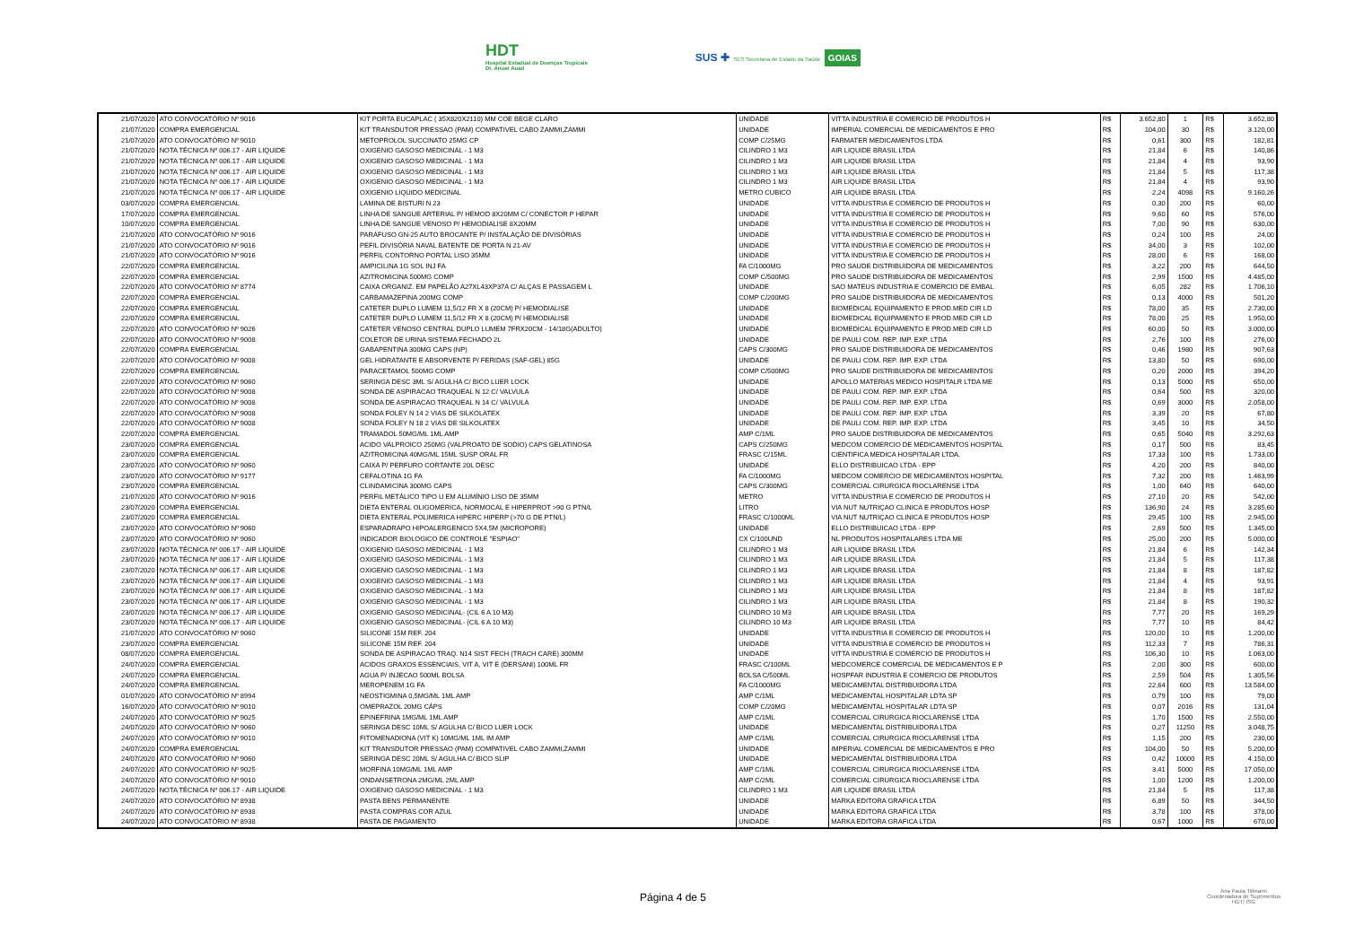HDT
Hospital Estadual de Doenças Tropicais
Dr. Anuar Auad
SUS ✚ SES Secretaria de Estado da Saúde GOIAS
| 21/07/2020 | ATO CONVOCATÓRIO Nº 9016 | KIT PORTA EUCAPLAC ( 35X820X2110) MM COE BEGE CLARO | UNIDADE | VITTA INDUSTRIA E COMERCIO DE PRODUTOS H | R$ | 3.652,80 | 1 | R$ | 3.652,80 |
| 21/07/2020 | COMPRA EMERGENCIAL | KIT TRANSDUTOR PRESSAO (PAM) COMPATIVEL CABO ZAMMI,ZAMMI | UNIDADE | IMPERIAL COMERCIAL DE MEDICAMENTOS E PRO | R$ | 104,00 | 30 | R$ | 3.120,00 |
| 21/07/2020 | ATO CONVOCATÓRIO Nº 9010 | METOPROLOL SUCCINATO 25MG CP | COMP C/25MG | FARMATER MEDICAMENTOS LTDA | R$ | 0,61 | 300 | R$ | 182,81 |
| 21/07/2020 | NOTA TÉCNICA Nº 006.17 - AIR LIQUIDE | OXIGENIO GASOSO MEDICINAL - 1 M3 | CILINDRO 1 M3 | AIR LIQUIDE BRASIL LTDA | R$ | 21,84 | 6 | R$ | 140,86 |
| 21/07/2020 | NOTA TÉCNICA Nº 006.17 - AIR LIQUIDE | OXIGENIO GASOSO MEDICINAL - 1 M3 | CILINDRO 1 M3 | AIR LIQUIDE BRASIL LTDA | R$ | 21,84 | 4 | R$ | 93,90 |
| 21/07/2020 | NOTA TÉCNICA Nº 006.17 - AIR LIQUIDE | OXIGENIO GASOSO MEDICINAL - 1 M3 | CILINDRO 1 M3 | AIR LIQUIDE BRASIL LTDA | R$ | 21,84 | 5 | R$ | 117,38 |
| 21/07/2020 | NOTA TÉCNICA Nº 006.17 - AIR LIQUIDE | OXIGENIO GASOSO MEDICINAL - 1 M3 | CILINDRO 1 M3 | AIR LIQUIDE BRASIL LTDA | R$ | 21,84 | 4 | R$ | 93,90 |
| 21/07/2020 | NOTA TÉCNICA Nº 006.17 - AIR LIQUIDE | OXIGENIO LIQUIDO MEDICINAL | METRO CUBICO | AIR LIQUIDE BRASIL LTDA | R$ | 2,24 | 4098 | R$ | 9.160,26 |
| 03/07/2020 | COMPRA EMERGENCIAL | LAMINA DE BISTURI N 23 | UNIDADE | VITTA INDUSTRIA E COMERCIO DE PRODUTOS H | R$ | 0,30 | 200 | R$ | 60,00 |
| 17/07/2020 | COMPRA EMERGENCIAL | LINHA DE SANGUE ARTERIAL P/ HEMOD 8X20MM C/ CONECTOR P HEPAR | UNIDADE | VITTA INDUSTRIA E COMERCIO DE PRODUTOS H | R$ | 9,60 | 60 | R$ | 576,00 |
| 10/07/2020 | COMPRA EMERGENCIAL | LINHA DE SANGUE VENOSO P/ HEMODIALISE 8X20MM | UNIDADE | VITTA INDUSTRIA E COMERCIO DE PRODUTOS H | R$ | 7,00 | 90 | R$ | 630,00 |
| 21/07/2020 | ATO CONVOCATÓRIO Nº 9016 | PARAFUSO GN-25 AUTO BROCANTE P/ INSTALAÇÃO DE DIVISÓRIAS | UNIDADE | VITTA INDUSTRIA E COMERCIO DE PRODUTOS H | R$ | 0,24 | 100 | R$ | 24,00 |
| 21/07/2020 | ATO CONVOCATÓRIO Nº 9016 | PEFIL DIVISÓRIA NAVAL BATENTE DE PORTA N 21-AV | UNIDADE | VITTA INDUSTRIA E COMERCIO DE PRODUTOS H | R$ | 34,00 | 3 | R$ | 102,00 |
| 21/07/2020 | ATO CONVOCATÓRIO Nº 9016 | PERFIL CONTORNO PORTAL LISO 35MM | UNIDADE | VITTA INDUSTRIA E COMERCIO DE PRODUTOS H | R$ | 28,00 | 6 | R$ | 168,00 |
| 22/07/2020 | COMPRA EMERGENCIAL | AMPICILINA 1G SOL INJ FA | FA C/1000MG | PRO SAUDE DISTRIBUIDORA DE MEDICAMENTOS | R$ | 3,22 | 200 | R$ | 644,50 |
| 22/07/2020 | COMPRA EMERGENCIAL | AZITROMICINA 500MG COMP | COMP C/500MG | PRO SAUDE DISTRIBUIDORA DE MEDICAMENTOS | R$ | 2,99 | 1500 | R$ | 4.485,00 |
| 22/07/2020 | ATO CONVOCATÓRIO Nº 8774 | CAIXA ORGANIZ. EM PAPELÃO A27XL43XP37A C/ ALÇAS E PASSAGEM L | UNIDADE | SAO MATEUS INDUSTRIA E COMERCIO DE EMBAL | R$ | 6,05 | 282 | R$ | 1.706,10 |
| 22/07/2020 | COMPRA EMERGENCIAL | CARBAMAZEPINA 200MG COMP | COMP C/200MG | PRO SAUDE DISTRIBUIDORA DE MEDICAMENTOS | R$ | 0,13 | 4000 | R$ | 501,20 |
| 22/07/2020 | COMPRA EMERGENCIAL | CATETER DUPLO LUMEM 11,5/12 FR X 8 (20CM) P/ HEMODIALISE | UNIDADE | BIOMEDICAL EQUIPAMENTO E PROD.MED CIR LD | R$ | 78,00 | 35 | R$ | 2.730,00 |
| 22/07/2020 | COMPRA EMERGENCIAL | CATETER DUPLO LUMEM 11,5/12 FR X 8 (20CM) P/ HEMODIALISE | UNIDADE | BIOMEDICAL EQUIPAMENTO E PROD.MED CIR LD | R$ | 78,00 | 25 | R$ | 1.950,00 |
| 22/07/2020 | ATO CONVOCATÓRIO Nº 9026 | CATETER VENOSO CENTRAL DUPLO LUMEM 7FRX20CM - 14/18G(ADULTO) | UNIDADE | BIOMEDICAL EQUIPAMENTO E PROD.MED CIR LD | R$ | 60,00 | 50 | R$ | 3.000,00 |
| 22/07/2020 | ATO CONVOCATÓRIO Nº 9008 | COLETOR DE URINA SISTEMA FECHADO 2L | UNIDADE | DE PAULI COM. REP. IMP. EXP. LTDA | R$ | 2,76 | 100 | R$ | 276,00 |
| 22/07/2020 | COMPRA EMERGENCIAL | GABAPENTINA 300MG CAPS (NP) | CAPS C/300MG | PRO SAUDE DISTRIBUIDORA DE MEDICAMENTOS | R$ | 0,46 | 1980 | R$ | 907,63 |
| 22/07/2020 | ATO CONVOCATÓRIO Nº 9008 | GEL HIDRATANTE E ABSORVENTE P/ FERIDAS (SAF-GEL) 85G | UNIDADE | DE PAULI COM. REP. IMP. EXP. LTDA | R$ | 13,80 | 50 | R$ | 690,00 |
| 22/07/2020 | COMPRA EMERGENCIAL | PARACETAMOL 500MG COMP | COMP C/500MG | PRO SAUDE DISTRIBUIDORA DE MEDICAMENTOS | R$ | 0,20 | 2000 | R$ | 394,20 |
| 22/07/2020 | ATO CONVOCATÓRIO Nº 9060 | SERINGA DESC 3ML S/ AGULHA C/ BICO LUER LOCK | UNIDADE | APOLLO MATERIAS MEDICO HOSPITALR LTDA ME | R$ | 0,13 | 5000 | R$ | 650,00 |
| 22/07/2020 | ATO CONVOCATÓRIO Nº 9008 | SONDA DE ASPIRACAO TRAQUEAL N 12 C/ VALVULA | UNIDADE | DE PAULI COM. REP. IMP. EXP. LTDA | R$ | 0,64 | 500 | R$ | 320,00 |
| 22/07/2020 | ATO CONVOCATÓRIO Nº 9008 | SONDA DE ASPIRACAO TRAQUEAL N 14 C/ VALVULA | UNIDADE | DE PAULI COM. REP. IMP. EXP. LTDA | R$ | 0,69 | 3000 | R$ | 2.058,00 |
| 22/07/2020 | ATO CONVOCATÓRIO Nº 9008 | SONDA FOLEY N 14 2 VIAS DE SILKOLATEX | UNIDADE | DE PAULI COM. REP. IMP. EXP. LTDA | R$ | 3,39 | 20 | R$ | 67,80 |
| 22/07/2020 | ATO CONVOCATÓRIO Nº 9008 | SONDA FOLEY N 18 2 VIAS DE SILKOLATEX | UNIDADE | DE PAULI COM. REP. IMP. EXP. LTDA | R$ | 3,45 | 10 | R$ | 34,50 |
| 22/07/2020 | COMPRA EMERGENCIAL | TRAMADOL 50MG/ML 1ML AMP | AMP C/1ML | PRO SAUDE DISTRIBUIDORA DE MEDICAMENTOS | R$ | 0,65 | 5040 | R$ | 3.292,63 |
| 23/07/2020 | COMPRA EMERGENCIAL | ACIDO VALPROICO 250MG (VALPROATO DE SODIO) CAPS GELATINOSA | CAPS C/250MG | MEDCOM COMERCIO DE MEDICAMENTOS HOSPITAL | R$ | 0,17 | 500 | R$ | 83,45 |
| 23/07/2020 | COMPRA EMERGENCIAL | AZITROMICINA 40MG/ML 15ML SUSP ORAL FR | FRASC C/15ML | CIENTIFICA MEDICA HOSPITALAR LTDA. | R$ | 17,33 | 100 | R$ | 1.733,00 |
| 23/07/2020 | ATO CONVOCATÓRIO Nº 9060 | CAIXA P/ PERFURO CORTANTE 20L DESC | UNIDADE | ELLO DISTRIBUICAO LTDA - EPP | R$ | 4,20 | 200 | R$ | 840,00 |
| 23/07/2020 | ATO CONVOCATÓRIO Nº 9177 | CEFALOTINA 1G FA | FA C/1000MG | MEDCOM COMERCIO DE MEDICAMENTOS HOSPITAL | R$ | 7,32 | 200 | R$ | 1.463,99 |
| 23/07/2020 | COMPRA EMERGENCIAL | CLINDAMICINA 300MG CAPS | CAPS C/300MG | COMERCIAL CIRURGICA RIOCLARENSE LTDA | R$ | 1,00 | 640 | R$ | 640,00 |
| 21/07/2020 | ATO CONVOCATÓRIO Nº 9016 | PERFIL METÁLICO TIPO U EM ALUMÍNIO LISO DE 35MM | METRO | VITTA INDUSTRIA E COMERCIO DE PRODUTOS H | R$ | 27,10 | 20 | R$ | 542,00 |
| 23/07/2020 | COMPRA EMERGENCIAL | DIETA ENTERAL OLIGOMERICA, NORMOCAL E HIPERPROT >90 G PTN/L | LITRO | VIA NUT NUTRIÇAO CLINICA E PRODUTOS HOSP | R$ | 136,90 | 24 | R$ | 3.285,60 |
| 23/07/2020 | COMPRA EMERGENCIAL | DIETA ENTERAL POLIMERICA HIPERC HIPERP (>70 G DE PTN/L) | FRASC C/1000ML | VIA NUT NUTRIÇAO CLINICA E PRODUTOS HOSP | R$ | 29,45 | 100 | R$ | 2.945,00 |
| 23/07/2020 | ATO CONVOCATÓRIO Nº 9060 | ESPARADRAPO HIPOALERGENICO 5X4,5M (MICROPORE) | UNIDADE | ELLO DISTRIBUICAO LTDA - EPP | R$ | 2,69 | 500 | R$ | 1.345,00 |
| 23/07/2020 | ATO CONVOCATÓRIO Nº 9060 | INDICADOR BIOLOGICO DE CONTROLE "ESPIAO" | CX C/100UND | NL PRODUTOS HOSPITALARES LTDA ME | R$ | 25,00 | 200 | R$ | 5.000,00 |
| 23/07/2020 | NOTA TÉCNICA Nº 006.17 - AIR LIQUIDE | OXIGENIO GASOSO MEDICINAL - 1 M3 | CILINDRO 1 M3 | AIR LIQUIDE BRASIL LTDA | R$ | 21,84 | 6 | R$ | 142,34 |
| 23/07/2020 | NOTA TÉCNICA Nº 006.17 - AIR LIQUIDE | OXIGENIO GASOSO MEDICINAL - 1 M3 | CILINDRO 1 M3 | AIR LIQUIDE BRASIL LTDA | R$ | 21,84 | 5 | R$ | 117,38 |
| 23/07/2020 | NOTA TÉCNICA Nº 006.17 - AIR LIQUIDE | OXIGENIO GASOSO MEDICINAL - 1 M3 | CILINDRO 1 M3 | AIR LIQUIDE BRASIL LTDA | R$ | 21,84 | 8 | R$ | 187,82 |
| 23/07/2020 | NOTA TÉCNICA Nº 006.17 - AIR LIQUIDE | OXIGENIO GASOSO MEDICINAL - 1 M3 | CILINDRO 1 M3 | AIR LIQUIDE BRASIL LTDA | R$ | 21,84 | 4 | R$ | 93,91 |
| 23/07/2020 | NOTA TÉCNICA Nº 006.17 - AIR LIQUIDE | OXIGENIO GASOSO MEDICINAL - 1 M3 | CILINDRO 1 M3 | AIR LIQUIDE BRASIL LTDA | R$ | 21,84 | 8 | R$ | 187,82 |
| 23/07/2020 | NOTA TÉCNICA Nº 006.17 - AIR LIQUIDE | OXIGENIO GASOSO MEDICINAL - 1 M3 | CILINDRO 1 M3 | AIR LIQUIDE BRASIL LTDA | R$ | 21,84 | 8 | R$ | 190,32 |
| 23/07/2020 | NOTA TÉCNICA Nº 006.17 - AIR LIQUIDE | OXIGENIO GASOSO MEDICINAL- (CIL 6 A 10 M3) | CILINDRO 10 M3 | AIR LIQUIDE BRASIL LTDA | R$ | 7,77 | 20 | R$ | 169,29 |
| 23/07/2020 | NOTA TÉCNICA Nº 006.17 - AIR LIQUIDE | OXIGENIO GASOSO MEDICINAL- (CIL 6 A 10 M3) | CILINDRO 10 M3 | AIR LIQUIDE BRASIL LTDA | R$ | 7,77 | 10 | R$ | 84,42 |
| 21/07/2020 | ATO CONVOCATÓRIO Nº 9060 | SILICONE 15M REF. 204 | UNIDADE | VITTA INDUSTRIA E COMERCIO DE PRODUTOS H | R$ | 120,00 | 10 | R$ | 1.200,00 |
| 23/07/2020 | COMPRA EMERGENCIAL | SILICONE 15M REF. 204 | UNIDADE | VITTA INDUSTRIA E COMERCIO DE PRODUTOS H | R$ | 112,33 | 7 | R$ | 786,31 |
| 08/07/2020 | COMPRA EMERGENCIAL | SONDA DE ASPIRACAO TRAQ. N14 SIST FECH (TRACH CARE) 300MM | UNIDADE | VITTA INDUSTRIA E COMERCIO DE PRODUTOS H | R$ | 106,30 | 10 | R$ | 1.063,00 |
| 24/07/2020 | COMPRA EMERGENCIAL | ACIDOS GRAXOS ESSENCIAIS, VIT A, VIT E (DERSANI) 100ML FR | FRASC C/100ML | MEDCOMERCE COMERCIAL DE MEDICAMENTOS E P | R$ | 2,00 | 300 | R$ | 600,00 |
| 24/07/2020 | COMPRA EMERGENCIAL | AGUA P/ INJECAO 500ML BOLSA | BOLSA C/500ML | HOSPFAR INDUSTRIA E COMERCIO DE PRODUTOS | R$ | 2,59 | 504 | R$ | 1.305,56 |
| 24/07/2020 | COMPRA EMERGENCIAL | MEROPENEM 1G FA | FA C/1000MG | MEDICAMENTAL DISTRIBUIDORA LTDA | R$ | 22,64 | 600 | R$ | 13.584,00 |
| 01/07/2020 | ATO CONVOCATÓRIO Nº 8994 | NEOSTIGMINA 0,5MG/ML 1ML AMP | AMP C/1ML | MEDICAMENTAL HOSPITALAR LDTA SP | R$ | 0,79 | 100 | R$ | 79,00 |
| 16/07/2020 | ATO CONVOCATÓRIO Nº 9010 | OMEPRAZOL 20MG CÁPS | COMP C/20MG | MEDICAMENTAL HOSPITALAR LDTA SP | R$ | 0,07 | 2016 | R$ | 131,04 |
| 24/07/2020 | ATO CONVOCATÓRIO Nº 9025 | EPINEFRINA 1MG/ML 1ML AMP | AMP C/1ML | COMERCIAL CIRURGICA RIOCLARENSE LTDA | R$ | 1,70 | 1500 | R$ | 2.550,00 |
| 24/07/2020 | ATO CONVOCATÓRIO Nº 9060 | SERINGA DESC 10ML S/ AGULHA C/ BICO LUER LOCK | UNIDADE | MEDICAMENTAL DISTRIBUIDORA LTDA | R$ | 0,27 | 11250 | R$ | 3.048,75 |
| 24/07/2020 | ATO CONVOCATÓRIO Nº 9010 | FITOMENADIONA (VIT K) 10MG/ML 1ML IM AMP | AMP C/1ML | COMERCIAL CIRURGICA RIOCLARENSE LTDA | R$ | 1,15 | 200 | R$ | 230,00 |
| 24/07/2020 | COMPRA EMERGENCIAL | KIT TRANSDUTOR PRESSAO (PAM) COMPATIVEL CABO ZAMMI,ZAMMI | UNIDADE | IMPERIAL COMERCIAL DE MEDICAMENTOS E PRO | R$ | 104,00 | 50 | R$ | 5.200,00 |
| 24/07/2020 | ATO CONVOCATÓRIO Nº 9060 | SERINGA DESC 20ML S/ AGULHA C/ BICO SLIP | UNIDADE | MEDICAMENTAL DISTRIBUIDORA LTDA | R$ | 0,42 | 10000 | R$ | 4.150,00 |
| 24/07/2020 | ATO CONVOCATÓRIO Nº 9025 | MORFINA 10MG/ML 1ML AMP | AMP C/1ML | COMERCIAL CIRURGICA RIOCLARENSE LTDA | R$ | 3,41 | 5000 | R$ | 17.050,00 |
| 24/07/2020 | ATO CONVOCATÓRIO Nº 9010 | ONDANSETRONA 2MG/ML 2ML AMP | AMP C/2ML | COMERCIAL CIRURGICA RIOCLARENSE LTDA | R$ | 1,00 | 1200 | R$ | 1.200,00 |
| 24/07/2020 | NOTA TÉCNICA Nº 006.17 - AIR LIQUIDE | OXIGENIO GASOSO MEDICINAL - 1 M3 | CILINDRO 1 M3 | AIR LIQUIDE BRASIL LTDA | R$ | 21,84 | 5 | R$ | 117,38 |
| 24/07/2020 | ATO CONVOCATÓRIO Nº 8938 | PASTA BENS PERMANENTE | UNIDADE | MARKA EDITORA GRAFICA LTDA | R$ | 6,89 | 50 | R$ | 344,50 |
| 24/07/2020 | ATO CONVOCATÓRIO Nº 8938 | PASTA COMPRAS COR AZUL | UNIDADE | MARKA EDITORA GRAFICA LTDA | R$ | 3,78 | 100 | R$ | 378,00 |
| 24/07/2020 | ATO CONVOCATÓRIO Nº 8938 | PASTA DE PAGAMENTO | UNIDADE | MARKA EDITORA GRAFICA LTDA | R$ | 0,67 | 1000 | R$ | 670,00 |
Página 4 de 5
Ana Paula Tillmann
Coordenadora de Suprimentos
HDT/ ISG